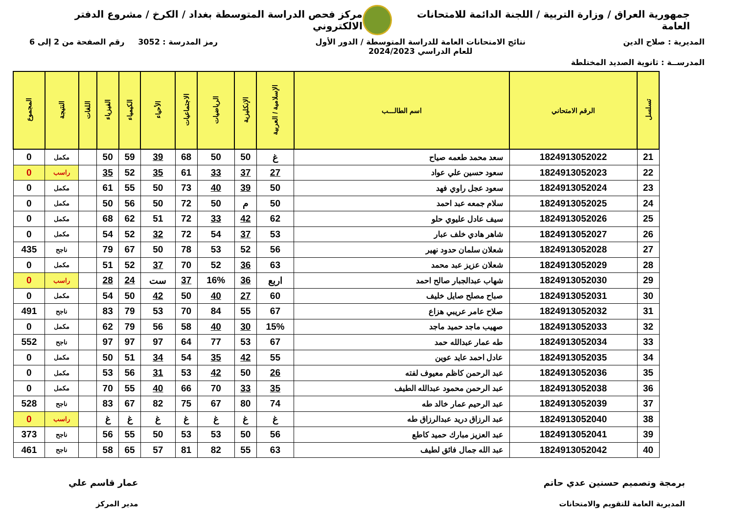جمهورية العراق / وزارة التربية / اللجنة الدائمة للامتحانات العامة
مركز فحص الدراسة المتوسطة بغداد / الكرخ / مشروع الدفتر الالكتروني
المديرية : صلاح الدين نتائج الامتحانات العامة للدراسة المتوسطة / الدور الأول
للعام الدراسي 2024/2023
رمز المدرسة : 3052 رقم الصفحة من 2 إلى 6
المدرســة : ثانوية الصديد المختلطة
| تسلسل | الرقم الامتحاني | اسم الطالـــب | الإسلامية / العربية | الإنكليزية | الرياضيات | الاجتماعيات | الأحياء | الكيمياء | الفيزياء | اللغات | النتيجة | المجموع |
| --- | --- | --- | --- | --- | --- | --- | --- | --- | --- | --- | --- | --- |
| 21 | 1824913052022 | سعد محمد طعمه صياح | غ | 50 | 50 | 68 | 39 | 59 | 50 | | مكمل | 0 |
| 22 | 1824913052023 | سعود حسين علي عواد | 27 | 37 | 33 | 61 | 35 | 52 | 35 | | راسب | 0 |
| 23 | 1824913052024 | سعود عجل راوي فهد | 50 | 39 | 40 | 73 | 50 | 55 | 61 | | مكمل | 0 |
| 24 | 1824913052025 | سلام جمعه عبد احمد | 50 | م | 50 | 72 | 50 | 56 | 50 | | مكمل | 0 |
| 25 | 1824913052026 | سيف عادل عليوي حلو | 62 | 42 | 33 | 72 | 51 | 62 | 68 | | مكمل | 0 |
| 26 | 1824913052027 | شاهر هادي خلف عبار | 53 | 37 | 54 | 72 | 32 | 52 | 54 | | مكمل | 0 |
| 27 | 1824913052028 | شعلان سلمان حدود نهير | 56 | 52 | 53 | 78 | 50 | 67 | 79 | | ناجح | 435 |
| 28 | 1824913052029 | شعلان عزيز عبد محمد | 63 | 36 | 52 | 70 | 37 | 52 | 51 | | مكمل | 0 |
| 29 | 1824913052030 | شهاب عبدالجبار صالح احمد | اربع | 36 | 16% | 37 | ست | 24 | 28 | | راسب | 0 |
| 30 | 1824913052031 | صباح مصلح صايل خليف | 60 | 27 | 40 | 50 | 42 | 50 | 54 | | مكمل | 0 |
| 31 | 1824913052032 | صلاح عامر عريبي هزاع | 67 | 55 | 84 | 70 | 53 | 79 | 83 | | ناجح | 491 |
| 32 | 1824913052033 | صهيب ماجد حميد ماجد | 15% | 30 | 40 | 58 | 56 | 79 | 62 | | مكمل | 0 |
| 33 | 1824913052034 | طه عمار عبدالله حمد | 67 | 53 | 77 | 64 | 97 | 97 | 97 | | ناجح | 552 |
| 34 | 1824913052035 | عادل احمد عايد عوين | 55 | 42 | 35 | 54 | 34 | 51 | 50 | | مكمل | 0 |
| 35 | 1824913052036 | عبد الرحمن كاظم معيوف لفته | 26 | 50 | 42 | 53 | 31 | 56 | 53 | | مكمل | 0 |
| 36 | 1824913052038 | عبد الرحمن محمود عبدالله الطيف | 35 | 33 | 70 | 66 | 40 | 55 | 70 | | مكمل | 0 |
| 37 | 1824913052039 | عبد الرحيم عمار خالد طه | 74 | 80 | 67 | 75 | 82 | 67 | 83 | | ناجح | 528 |
| 38 | 1824913052040 | عبد الرزاق دريد عبدالرزاق طه | غ | غ | غ | غ | غ | غ | غ | | راسب | 0 |
| 39 | 1824913052041 | عبد العزيز مبارك حميد كاطع | 56 | 50 | 53 | 53 | 50 | 55 | 56 | | ناجح | 373 |
| 40 | 1824913052042 | عبد الله جمال فائق لطيف | 63 | 55 | 82 | 81 | 57 | 65 | 58 | | ناجح | 461 |
برمجة وتصميم حسنين عدي حاتم
المديرية العامة للتقويم والامتحانات
عمار قاسم علي
مدير المركز